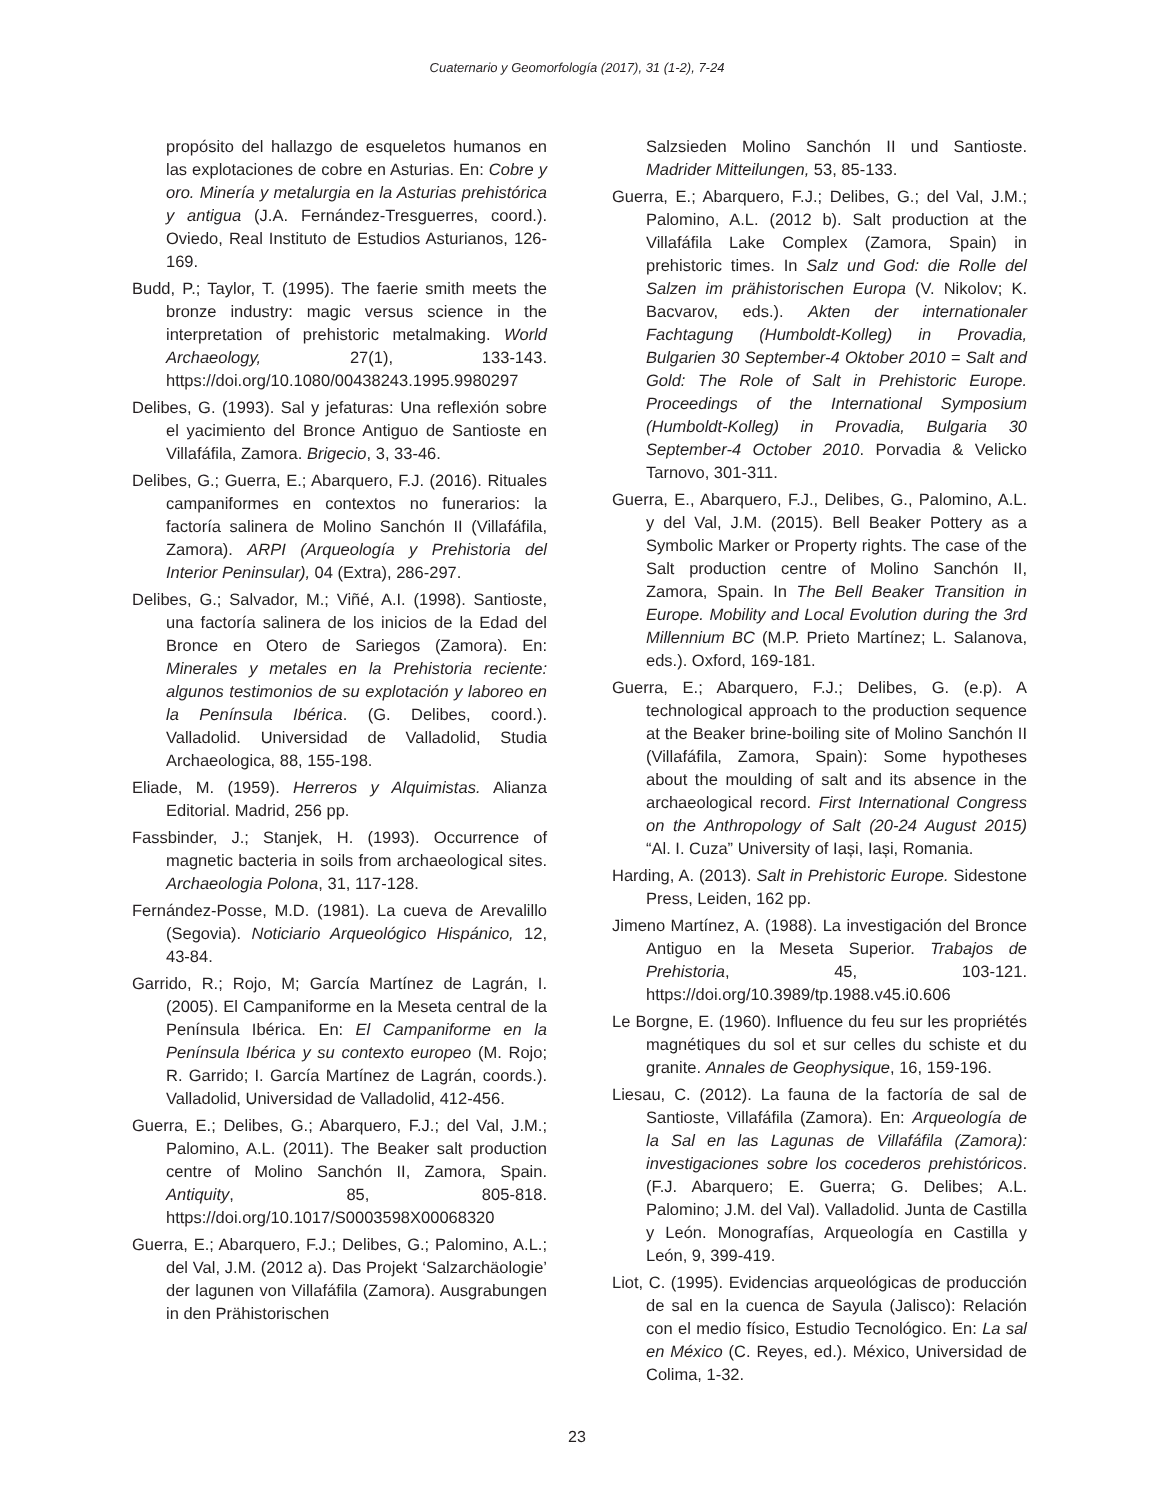Cuaternario y Geomorfología (2017), 31 (1-2), 7-24
propósito del hallazgo de esqueletos humanos en las explotaciones de cobre en Asturias. En: Cobre y oro. Minería y metalurgia en la Asturias prehistórica y antigua (J.A. Fernández-Tresguerres, coord.). Oviedo, Real Instituto de Estudios Asturianos, 126-169.
Budd, P.; Taylor, T. (1995). The faerie smith meets the bronze industry: magic versus science in the interpretation of prehistoric metalmaking. World Archaeology, 27(1), 133-143. https://doi.org/10.1080/00438243.1995.9980297
Delibes, G. (1993). Sal y jefaturas: Una reflexión sobre el yacimiento del Bronce Antiguo de Santioste en Villafáfila, Zamora. Brigecio, 3, 33-46.
Delibes, G.; Guerra, E.; Abarquero, F.J. (2016). Rituales campaniformes en contextos no funerarios: la factoría salinera de Molino Sanchón II (Villafáfila, Zamora). ARPI (Arqueología y Prehistoria del Interior Peninsular), 04 (Extra), 286-297.
Delibes, G.; Salvador, M.; Viñé, A.I. (1998). Santioste, una factoría salinera de los inicios de la Edad del Bronce en Otero de Sariegos (Zamora). En: Minerales y metales en la Prehistoria reciente: algunos testimonios de su explotación y laboreo en la Península Ibérica. (G. Delibes, coord.). Valladolid. Universidad de Valladolid, Studia Archaeologica, 88, 155-198.
Eliade, M. (1959). Herreros y Alquimistas. Alianza Editorial. Madrid, 256 pp.
Fassbinder, J.; Stanjek, H. (1993). Occurrence of magnetic bacteria in soils from archaeological sites. Archaeologia Polona, 31, 117-128.
Fernández-Posse, M.D. (1981). La cueva de Arevalillo (Segovia). Noticiario Arqueológico Hispánico, 12, 43-84.
Garrido, R.; Rojo, M; García Martínez de Lagrán, I. (2005). El Campaniforme en la Meseta central de la Península Ibérica. En: El Campaniforme en la Península Ibérica y su contexto europeo (M. Rojo; R. Garrido; I. García Martínez de Lagrán, coords.). Valladolid, Universidad de Valladolid, 412-456.
Guerra, E.; Delibes, G.; Abarquero, F.J.; del Val, J.M.; Palomino, A.L. (2011). The Beaker salt production centre of Molino Sanchón II, Zamora, Spain. Antiquity, 85, 805-818. https://doi.org/10.1017/S0003598X00068320
Guerra, E.; Abarquero, F.J.; Delibes, G.; Palomino, A.L.; del Val, J.M. (2012 a). Das Projekt ‘Salzarchäologie’ der lagunen von Villafáfila (Zamora). Ausgrabungen in den Prähistorischen
Salzsieden Molino Sanchón II und Santioste. Madrider Mitteilungen, 53, 85-133.
Guerra, E.; Abarquero, F.J.; Delibes, G.; del Val, J.M.; Palomino, A.L. (2012 b). Salt production at the Villafáfila Lake Complex (Zamora, Spain) in prehistoric times. In Salz und God: die Rolle del Salzen im prähistorischen Europa (V. Nikolov; K. Bacvarov, eds.). Akten der internationaler Fachtagung (Humboldt-Kolleg) in Provadia, Bulgarien 30 September-4 Oktober 2010 = Salt and Gold: The Role of Salt in Prehistoric Europe. Proceedings of the International Symposium (Humboldt-Kolleg) in Provadia, Bulgaria 30 September-4 October 2010. Porvadia & Velicko Tarnovo, 301-311.
Guerra, E., Abarquero, F.J., Delibes, G., Palomino, A.L. y del Val, J.M. (2015). Bell Beaker Pottery as a Symbolic Marker or Property rights. The case of the Salt production centre of Molino Sanchón II, Zamora, Spain. In The Bell Beaker Transition in Europe. Mobility and Local Evolution during the 3rd Millennium BC (M.P. Prieto Martínez; L. Salanova, eds.). Oxford, 169-181.
Guerra, E.; Abarquero, F.J.; Delibes, G. (e.p). A technological approach to the production sequence at the Beaker brine-boiling site of Molino Sanchón II (Villafáfila, Zamora, Spain): Some hypotheses about the moulding of salt and its absence in the archaeological record. First International Congress on the Anthropology of Salt (20-24 August 2015) “Al. I. Cuza” University of Iași, Iași, Romania.
Harding, A. (2013). Salt in Prehistoric Europe. Sidestone Press, Leiden, 162 pp.
Jimeno Martínez, A. (1988). La investigación del Bronce Antiguo en la Meseta Superior. Trabajos de Prehistoria, 45, 103-121. https://doi.org/10.3989/tp.1988.v45.i0.606
Le Borgne, E. (1960). Influence du feu sur les propriétés magnétiques du sol et sur celles du schiste et du granite. Annales de Geophysique, 16, 159-196.
Liesau, C. (2012). La fauna de la factoría de sal de Santioste, Villafáfila (Zamora). En: Arqueología de la Sal en las Lagunas de Villafáfila (Zamora): investigaciones sobre los cocederos prehistóricos. (F.J. Abarquero; E. Guerra; G. Delibes; A.L. Palomino; J.M. del Val). Valladolid. Junta de Castilla y León. Monografías, Arqueología en Castilla y León, 9, 399-419.
Liot, C. (1995). Evidencias arqueológicas de producción de sal en la cuenca de Sayula (Jalisco): Relación con el medio físico, Estudio Tecnológico. En: La sal en México (C. Reyes, ed.). México, Universidad de Colima, 1-32.
23